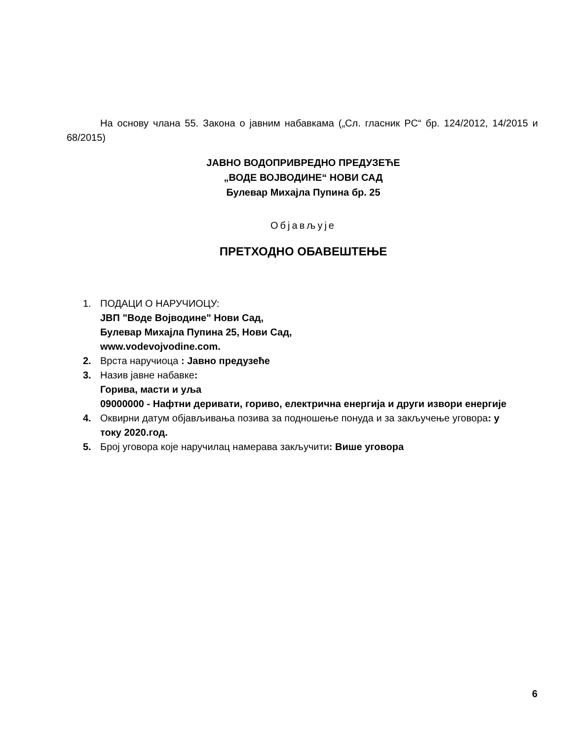На основу члана 55. Закона о јавним набавкама („Сл. гласник РС“ бр. 124/2012, 14/2015 и 68/2015)
ЈАВНО ВОДОПРИВРЕДНО ПРЕДУЗЕЋЕ
„ВОДЕ ВОЈВОДИНЕ“ НОВИ САД
Булевар Михајла Пупина бр. 25
Објављује
ПРЕТХОДНО ОБАВЕШТЕЊЕ
1. ПОДАЦИ О НАРУЧИОЦУ:
ЈВП "Воде Војводине" Нови Сад,
Булевар Михајла Пупина 25, Нови Сад,
www.vodevojvodine.com.
2. Врста наручиоца : Јавно предузеће
3. Назив јавне набавке:
Горива, масти и уља
09000000 - Нафтни деривати, гориво, електрична енергија и други извори енергије
4. Оквирни датум објављивања позива за подношење понуда и за закључење уговора: у току 2020.год.
5. Број уговора које наручилац намерава закључити: Више уговора
6